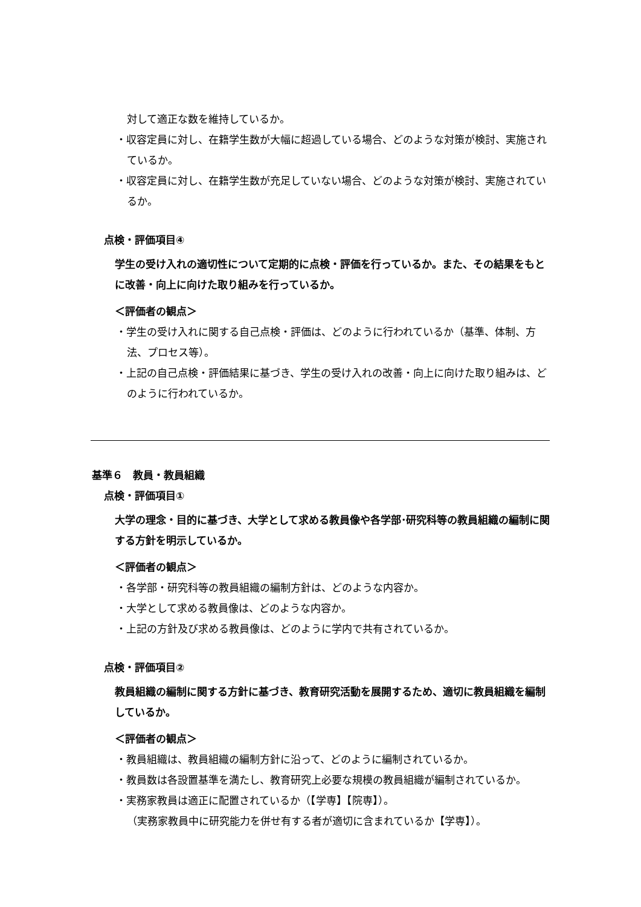対して適正な数を維持しているか。
・収容定員に対し、在籍学生数が大幅に超過している場合、どのような対策が検討、実施されているか。
・収容定員に対し、在籍学生数が充足していない場合、どのような対策が検討、実施されているか。
点検・評価項目④
学生の受け入れの適切性について定期的に点検・評価を行っているか。また、その結果をもとに改善・向上に向けた取り組みを行っているか。
＜評価者の観点＞
・学生の受け入れに関する自己点検・評価は、どのように行われているか（基準、体制、方法、プロセス等）。
・上記の自己点検・評価結果に基づき、学生の受け入れの改善・向上に向けた取り組みは、どのように行われているか。
基準６　教員・教員組織
点検・評価項目①
大学の理念・目的に基づき、大学として求める教員像や各学部･研究科等の教員組織の編制に関する方針を明示しているか。
＜評価者の観点＞
・各学部・研究科等の教員組織の編制方針は、どのような内容か。
・大学として求める教員像は、どのような内容か。
・上記の方針及び求める教員像は、どのように学内で共有されているか。
点検・評価項目②
教員組織の編制に関する方針に基づき、教育研究活動を展開するため、適切に教員組織を編制しているか。
＜評価者の観点＞
・教員組織は、教員組織の編制方針に沿って、どのように編制されているか。
・教員数は各設置基準を満たし、教育研究上必要な規模の教員組織が編制されているか。
・実務家教員は適正に配置されているか（【学専】【院専】）。
（実務家教員中に研究能力を併せ有する者が適切に含まれているか【学専】）。